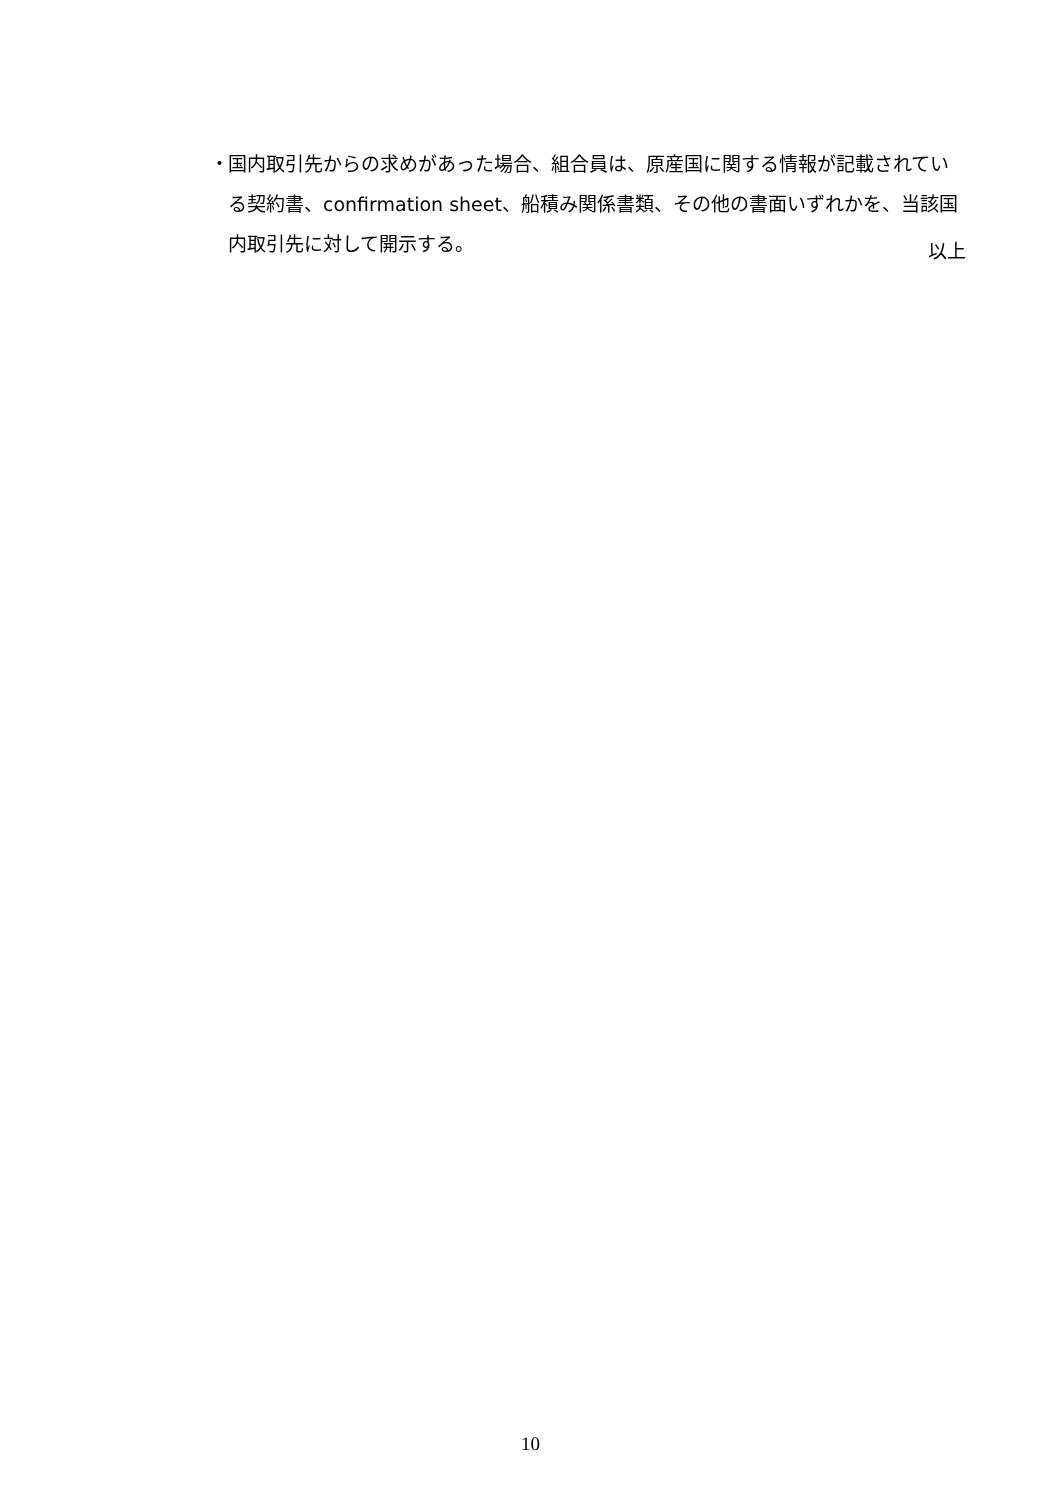・ 国内取引先からの求めがあった場合、組合員は、原産国に関する情報が記載されている契約書、confirmation sheet、船積み関係書類、その他の書面いずれかを、当該国内取引先に対して開示する。
以上
10